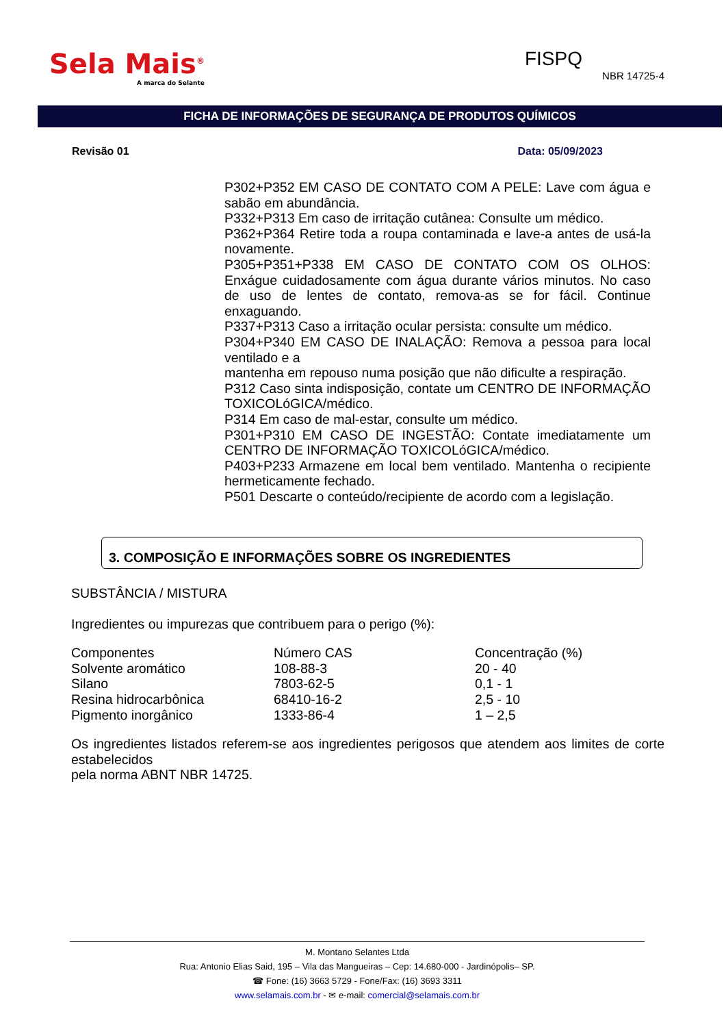Sela Mais<sup>®</sup>
A marca do Selante
FISPQ
NBR 14725-4
FICHA DE INFORMAÇÕES DE SEGURANÇA DE PRODUTOS QUÍMICOS
Revisão 01 Data: 05/09/2023
P302+P352 EM CASO DE CONTATO COM A PELE: Lave com água e sabão em abundância.
P332+P313 Em caso de irritação cutânea: Consulte um médico.
P362+P364 Retire toda a roupa contaminada e lave-a antes de usá-la novamente.
P305+P351+P338 EM CASO DE CONTATO COM OS OLHOS: Enxágue cuidadosamente com água durante vários minutos. No caso de uso de lentes de contato, remova-as se for fácil. Continue enxaguando.
P337+P313 Caso a irritação ocular persista: consulte um médico.
P304+P340 EM CASO DE INALAÇÃO: Remova a pessoa para local ventilado e a
mantenha em repouso numa posição que não dificulte a respiração.
P312 Caso sinta indisposição, contate um CENTRO DE INFORMAÇÃO TOXICOLóGICA/médico.
P314 Em caso de mal-estar, consulte um médico.
P301+P310 EM CASO DE INGESTÃO: Contate imediatamente um CENTRO DE INFORMAÇÃO TOXICOLóGICA/médico.
P403+P233 Armazene em local bem ventilado. Mantenha o recipiente hermeticamente fechado.
P501 Descarte o conteúdo/recipiente de acordo com a legislação.
3. COMPOSIÇÃO E INFORMAÇÕES SOBRE OS INGREDIENTES
SUBSTÂNCIA / MISTURA
Ingredientes ou impurezas que contribuem para o perigo (%):
| Componentes | Número CAS | Concentração (%) |
| Solvente aromático | 108-88-3 | 20 - 40 |
| Silano | 7803-62-5 | 0,1 - 1 |
| Resina hidrocarbônica | 68410-16-2 | 2,5 - 10 |
| Pigmento inorgânico | 1333-86-4 | 1 – 2,5 |
Os ingredientes listados referem-se aos ingredientes perigosos que atendem aos limites de corte estabelecidos
pela norma ABNT NBR 14725.
M. Montano Selantes Ltda
Rua: Antonio Elias Said, 195 – Vila das Mangueiras – Cep: 14.680-000 - Jardinópolis– SP.
☎ Fone: (16) 3663 5729 - Fone/Fax: (16) 3693 3311
www.selamais.com.br - ✉ e-mail: comercial@selamais.com.br